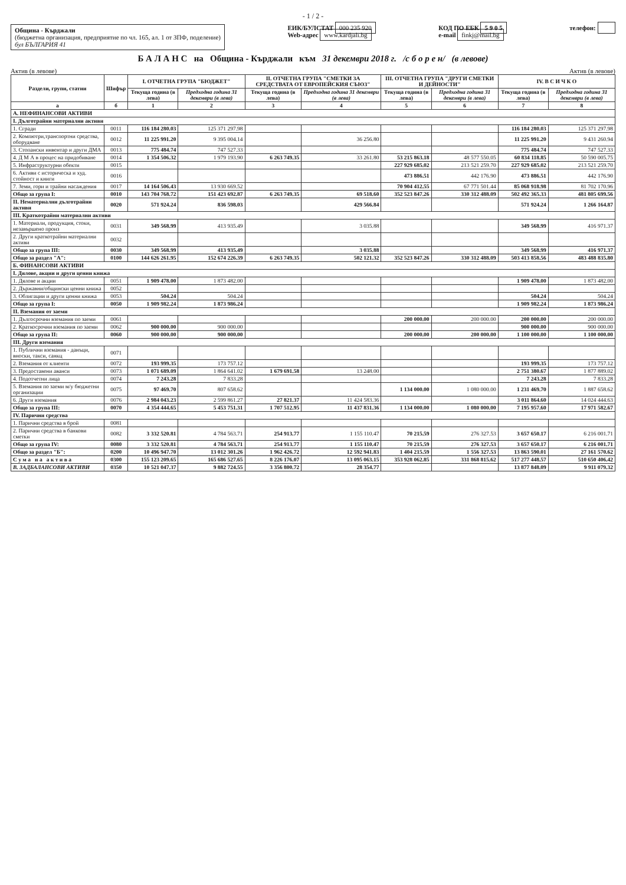- 1 / 2 -
Община - Кърджали
(бюджетна организация, предприятие по чл. 165, ал. 1 от ЗПФ, поделение)
бул БЪЛГАРИЯ 41
ЕИК/БУЛСТАТ 000 235 920
Web-адрес www.kardjali.bg
КОД ПО ЕБК 5 9 0 5
e-mail finkj@mail.bg
телефон:
Б А Л А Н С на Община - Кърджали към 31 декември 2018 г. /с б о р е н/ (в левове)
Актив (в левове) Актив (в левове)
| Раздели, групи, статии | Шифър | I. ОТЧЕТНА ГРУПА "БЮДЖЕТ" | | II. ОТЧЕТНА ГРУПА "СМЕТКИ ЗА СРЕДСТВАТА ОТ ЕВРОПЕЙСКИЯ СЪЮЗ" | | III. ОТЧЕТНА ГРУПА "ДРУГИ СМЕТКИ И ДЕЙНОСТИ" | | IV. В С И Ч К О | |
| --- | --- | --- | --- | --- | --- | --- | --- | --- | --- |
| | | Текуща година (в лева) | Предходна година 31 декември (в лева) | Текуща година (в лева) | Предходна година 31 декември (в лева) | Текуща година (в лева) | Предходна година 31 декември (в лева) | Текуща година (в лева) | Предходна година 31 декември (в лева) |
| а | б | 1 | 2 | 3 | 4 | 5 | 6 | 7 | 8 |
| А. НЕФИНАНСОВИ АКТИВИ | | | | | | | | | |
| I. Дълготрайни материални активи | | | | | | | | | |
| 1. Сгради | 0011 | 116 184 280.03 | 125 371 297.98 | | | | | 116 184 280.03 | 125 371 297.98 |
| 2. Компютри,транспортни средства, оборудване | 0012 | 11 225 991.20 | 9 395 004.14 | | 36 256.80 | | | 11 225 991.20 | 9 431 260.94 |
| 3. Стопански инвентар и други ДМА | 0013 | 775 484.74 | 747 527.33 | | | | | 775 484.74 | 747 527.33 |
| 4. Д М А в процес на придобиване | 0014 | 1 354 506.32 | 1 979 193.90 | 6 263 749.35 | 33 261.80 | 53 215 863.18 | 48 577 550.05 | 60 834 118.85 | 50 590 005.75 |
| 5. Инфраструктурни обекти | 0015 | | | | | 227 929 685.02 | 213 521 259.70 | 227 929 685.02 | 213 521 259.70 |
| 6. Активи с историческа и худ. стойност и книги | 0016 | | | | | 473 886.51 | 442 176.90 | 473 886.51 | 442 176.90 |
| 7. Земи, гори и трайни насаждения | 0017 | 14 164 506.43 | 13 930 669.52 | | | 70 904 412.55 | 67 771 501.44 | 85 068 918.98 | 81 702 170.96 |
| Общо за група I: | 0010 | 143 704 768.72 | 151 423 692.87 | 6 263 749.35 | 69 518.60 | 352 523 847.26 | 330 312 488.09 | 502 492 365.33 | 481 805 699.56 |
| II. Нематериални дълготрайни активи | 0020 | 571 924.24 | 836 598.03 | | 429 566.84 | | | 571 924.24 | 1 266 164.87 |
| III. Краткотрайни материални активи | | | | | | | | | |
| 1. Материали, продукция, стоки, незавършено произ | 0031 | 349 568.99 | 413 935.49 | | 3 035.88 | | | 349 568.99 | 416 971.37 |
| 2. Други краткотрайни материални активи | 0032 | | | | | | | | |
| Общо за група III: | 0030 | 349 568.99 | 413 935.49 | | 3 035.88 | | | 349 568.99 | 416 971.37 |
| Общо за раздел "А": | 0100 | 144 626 261.95 | 152 674 226.39 | 6 263 749.35 | 502 121.32 | 352 523 847.26 | 330 312 488.09 | 503 413 858.56 | 483 488 835.80 |
| Б. ФИНАНСОВИ АКТИВИ | | | | | | | | | |
| I. Дялове, акции и други ценни книжа | | | | | | | | | |
| 1. Дялове и акции | 0051 | 1 909 478.00 | 1 873 482.00 | | | | | 1 909 478.00 | 1 873 482.00 |
| 2. Държавни/общински ценни книжа | 0052 | | | | | | | | |
| 3. Облигации и други ценни книжа | 0053 | 504.24 | 504.24 | | | | | 504.24 | 504.24 |
| Общо за група I: | 0050 | 1 909 982.24 | 1 873 986.24 | | | | | 1 909 982.24 | 1 873 986.24 |
| II. Вземания от заеми | | | | | | | | | |
| 1. Дългосрочни вземания по заеми | 0061 | | | | | 200 000.00 | 200 000.00 | 200 000.00 | 200 000.00 |
| 2. Краткосрочни вземания по заеми | 0062 | 900 000.00 | 900 000.00 | | | | | 900 000.00 | 900 000.00 |
| Общо за група II: | 0060 | 900 000.00 | 900 000.00 | | | 200 000.00 | 200 000.00 | 1 100 000.00 | 1 100 000.00 |
| III. Други вземания | | | | | | | | | |
| 1. Публични вземания - данъци, вноски, такси, санкц | 0071 | | | | | | | | |
| 2. Вземания от клиенти | 0072 | 193 999.35 | 173 757.12 | | | | | 193 999.35 | 173 757.12 |
| 3. Предоставени аванси | 0073 | 1 071 689.09 | 1 864 641.02 | 1 679 691.58 | 13 248.00 | | | 2 751 380.67 | 1 877 889.02 |
| 4. Подотчетни лица | 0074 | 7 243.28 | 7 833.28 | | | | | 7 243.28 | 7 833.28 |
| 5. Вземания по заеми м/у бюджетни организации | 0075 | 97 469.70 | 807 658.62 | | | 1 134 000.00 | 1 080 000.00 | 1 231 469.70 | 1 887 658.62 |
| 6. Други вземания | 0076 | 2 984 043.23 | 2 599 861.27 | 27 821.37 | 11 424 583.36 | | | 3 011 864.60 | 14 024 444.63 |
| Общо за група III: | 0070 | 4 354 444.65 | 5 453 751.31 | 1 707 512.95 | 11 437 831.36 | 1 134 000.00 | 1 080 000.00 | 7 195 957.60 | 17 971 582.67 |
| IV. Парични средства | | | | | | | | | |
| 1. Парични средства в брой | 0081 | | | | | | | | |
| 2. Парични средства в банкови сметки | 0082 | 3 332 520.81 | 4 784 563.71 | 254 913.77 | 1 155 110.47 | 70 215.59 | 276 327.53 | 3 657 650.17 | 6 216 001.71 |
| Общо за група IV: | 0080 | 3 332 520.81 | 4 784 563.71 | 254 913.77 | 1 155 110.47 | 70 215.59 | 276 327.53 | 3 657 650.17 | 6 216 001.71 |
| Общо за раздел "Б": | 0200 | 10 496 947.70 | 13 012 301.26 | 1 962 426.72 | 12 592 941.83 | 1 404 215.59 | 1 556 327.53 | 13 863 590.01 | 27 161 570.62 |
| С у м а н а а к т и в а | 0300 | 155 123 209.65 | 165 686 527.65 | 8 226 176.07 | 13 095 063.15 | 353 928 062.85 | 331 868 815.62 | 517 277 448.57 | 510 650 406.42 |
| В. ЗАДБАЛАНСОВИ АКТИВИ | 0350 | 10 521 047.37 | 9 882 724.55 | 3 356 800.72 | 28 354.77 | | | 13 877 848.09 | 9 911 079.32 |